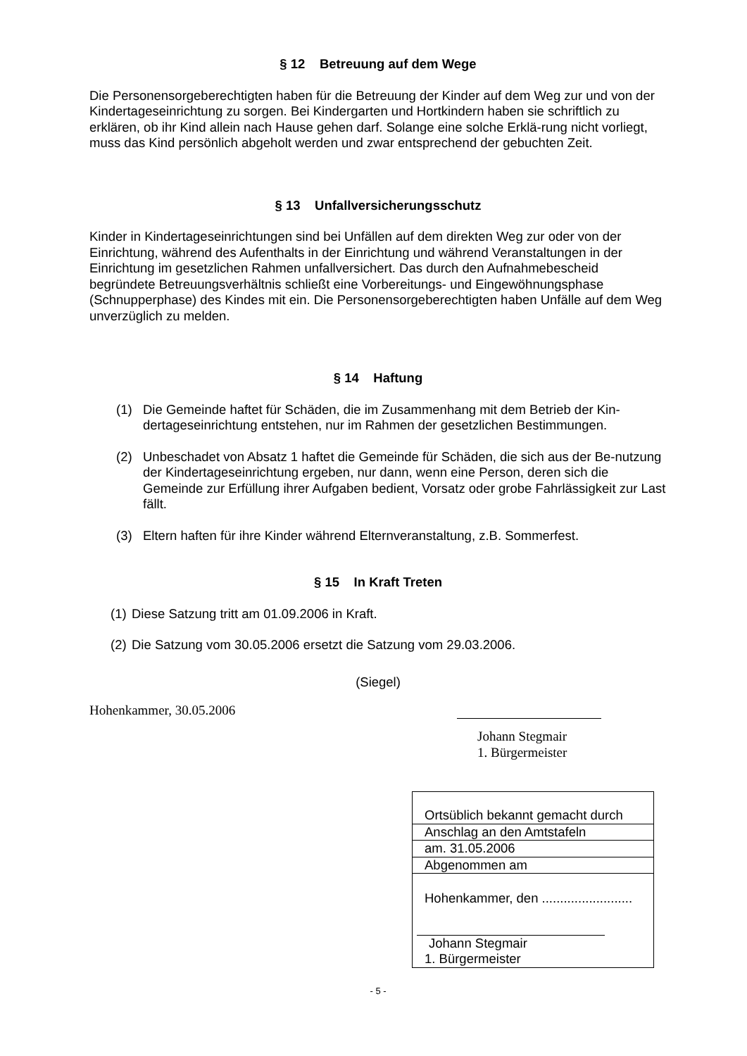§ 12 Betreuung auf dem Wege
Die Personensorgeberechtigten haben für die Betreuung der Kinder auf dem Weg zur und von der Kindertageseinrichtung zu sorgen. Bei Kindergarten und Hortkindern haben sie schriftlich zu erklären, ob ihr Kind allein nach Hause gehen darf. Solange eine solche Erklä-rung nicht vorliegt, muss das Kind persönlich abgeholt werden und zwar entsprechend der gebuchten Zeit.
§ 13 Unfallversicherungsschutz
Kinder in Kindertageseinrichtungen sind bei Unfällen auf dem direkten Weg zur oder von der Einrichtung, während des Aufenthalts in der Einrichtung und während Veranstaltungen in der Einrichtung im gesetzlichen Rahmen unfallversichert. Das durch den Aufnahmebescheid begründete Betreuungsverhältnis schließt eine Vorbereitungs- und Eingewöhnungsphase (Schnupperphase) des Kindes mit ein. Die Personensorgeberechtigten haben Unfälle auf dem Weg unverzüglich zu melden.
§ 14 Haftung
(1) Die Gemeinde haftet für Schäden, die im Zusammenhang mit dem Betrieb der Kin-dertageseinrichtung entstehen, nur im Rahmen der gesetzlichen Bestimmungen.
(2) Unbeschadet von Absatz 1 haftet die Gemeinde für Schäden, die sich aus der Be-nutzung der Kindertageseinrichtung ergeben, nur dann, wenn eine Person, deren sich die Gemeinde zur Erfüllung ihrer Aufgaben bedient, Vorsatz oder grobe Fahrlässigkeit zur Last fällt.
(3) Eltern haften für ihre Kinder während Elternveranstaltung, z.B. Sommerfest.
§ 15 In Kraft Treten
(1)
Diese Satzung tritt am 01.09.2006 in Kraft.
(2)
Die Satzung vom 30.05.2006 ersetzt die Satzung vom 29.03.2006.
(Siegel)
Hohenkammer, 30.05.2006
Johann Stegmair
1. Bürgermeister
Ortsüblich bekannt gemacht durch
Anschlag an den Amtstafeln
am. 31.05.2006
Abgenommen am
Hohenkammer, den .........................
Johann Stegmair
1. Bürgermeister
- 5 -